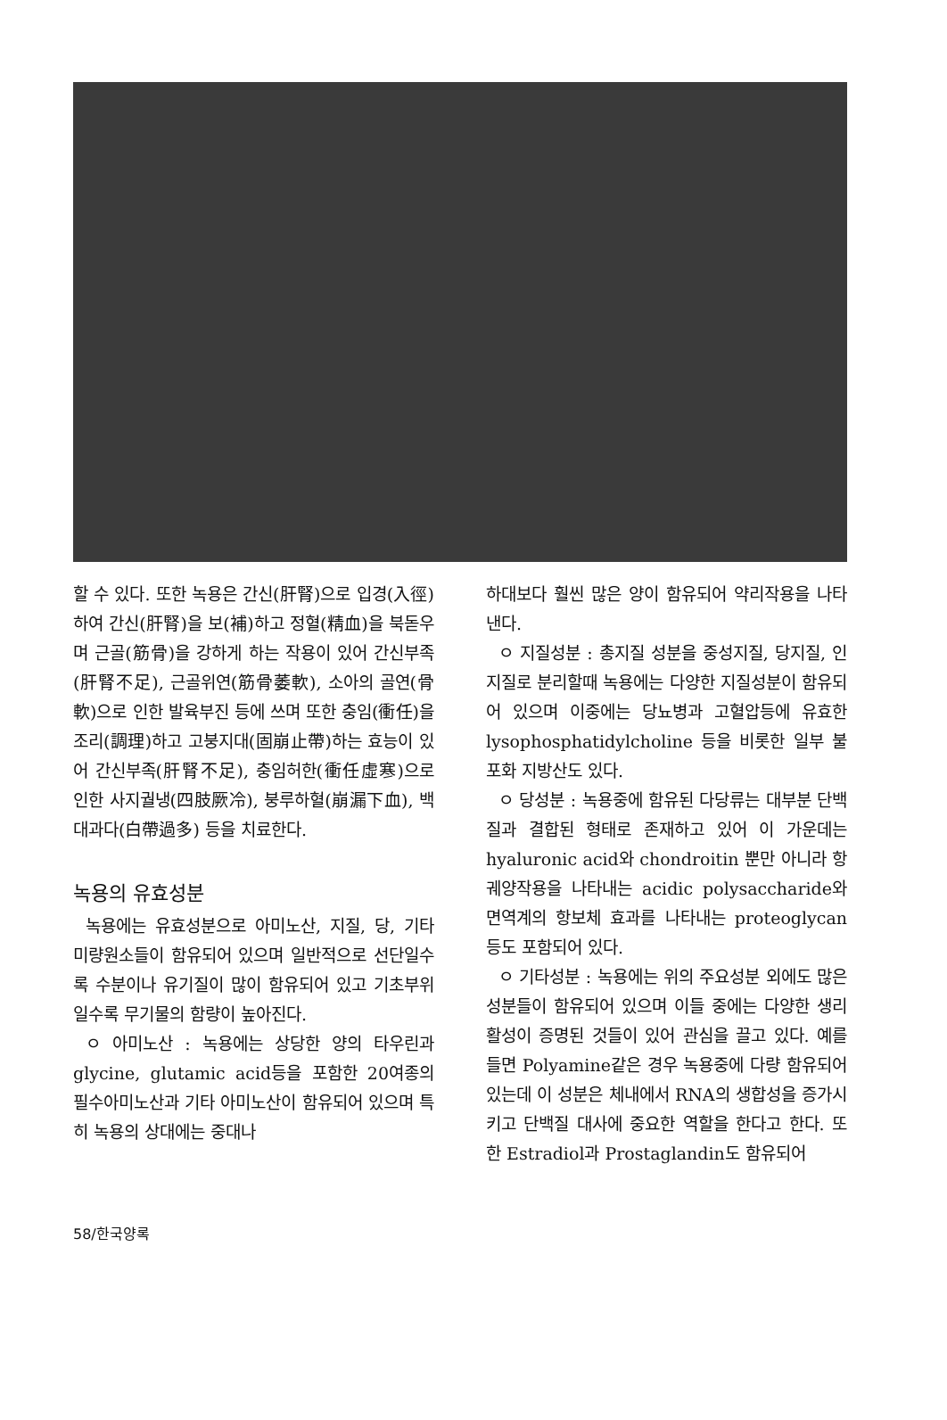할 수 있다. 또한 녹용은 간신(肝腎)으로 입경(入徑)하여 간신(肝腎)을 보(補)하고 정혈(精血)을 북돋우며 근골(筋骨)을 강하게 하는 작용이 있어 간신부족(肝腎不足), 근골위연(筋骨萎軟), 소아의 골연(骨軟)으로 인한 발육부진 등에 쓰며 또한 충임(衝任)을 조리(調理)하고 고붕지대(固崩止帶)하는 효능이 있어 간신부족(肝腎不足), 충임허한(衝任虛寒)으로 인한 사지궐냉(四肢厥冷), 붕루하혈(崩漏下血), 백대과다(白帶過多) 등을 치료한다.
녹용의 유효성분
녹용에는 유효성분으로 아미노산, 지질, 당, 기타 미량원소들이 함유되어 있으며 일반적으로 선단일수록 수분이나 유기질이 많이 함유되어 있고 기초부위일수록 무기물의 함량이 높아진다.
ㅇ 아미노산 : 녹용에는 상당한 양의 타우린과 glycine, glutamic acid등을 포함한 20여종의 필수아미노산과 기타 아미노산이 함유되어 있으며 특히 녹용의 상대에는 중대나
하대보다 훨씬 많은 양이 함유되어 약리작용을 나타낸다.
ㅇ 지질성분 : 총지질 성분을 중성지질, 당지질, 인지질로 분리할때 녹용에는 다양한 지질성분이 함유되어 있으며 이중에는 당뇨병과 고혈압등에 유효한 lysophosphatidylcholine 등을 비롯한 일부 불포화 지방산도 있다.
ㅇ 당성분 : 녹용중에 함유된 다당류는 대부분 단백질과 결합된 형태로 존재하고 있어 이 가운데는 hyaluronic acid와 chondroitin 뿐만 아니라 항궤양작용을 나타내는 acidic polysaccharide와 면역계의 항보체 효과를 나타내는 proteoglycan등도 포함되어 있다.
ㅇ 기타성분 : 녹용에는 위의 주요성분 외에도 많은 성분들이 함유되어 있으며 이들 중에는 다양한 생리활성이 증명된 것들이 있어 관심을 끌고 있다. 예를 들면 Polyamine같은 경우 녹용중에 다량 함유되어 있는데 이 성분은 체내에서 RNA의 생합성을 증가시키고 단백질 대사에 중요한 역할을 한다고 한다. 또한 Estradiol과 Prostaglandin도 함유되어
58/한국양록